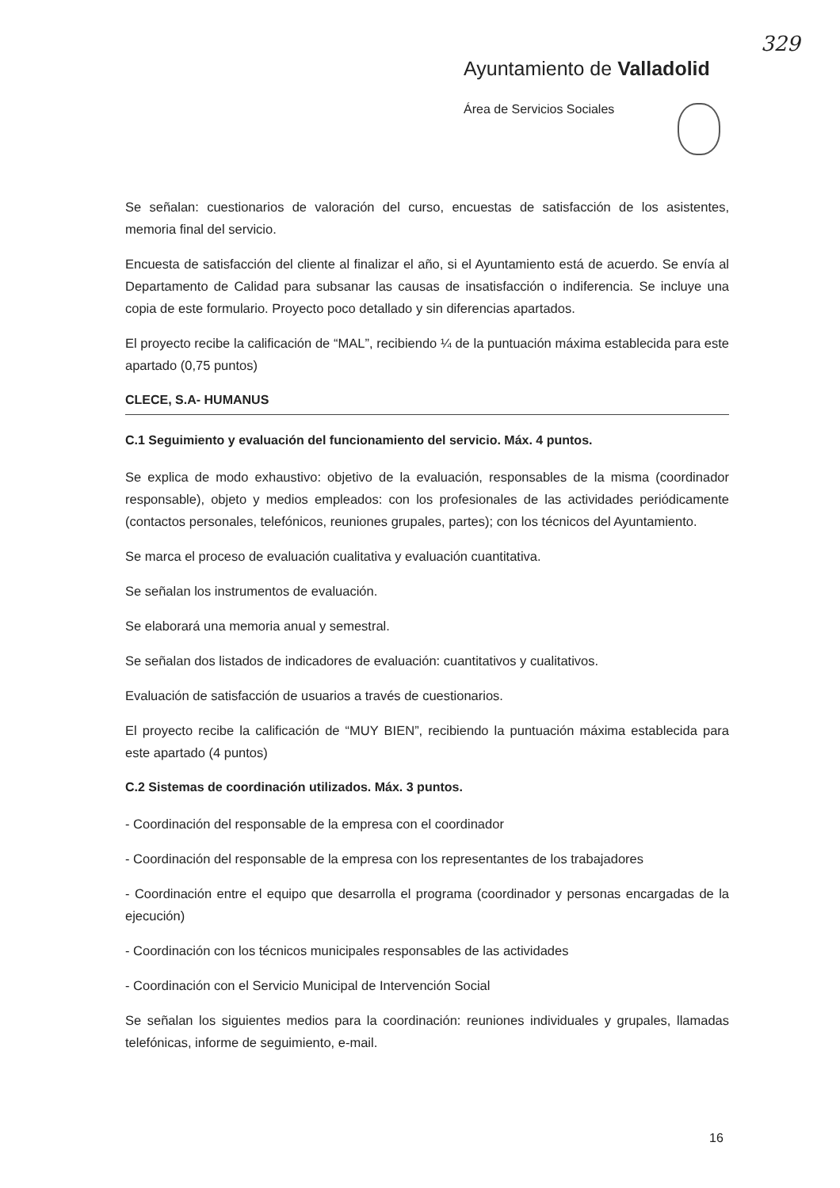329
Ayuntamiento de Valladolid
Área de Servicios Sociales
Se señalan: cuestionarios de valoración del curso, encuestas de satisfacción de los asistentes, memoria final del servicio.
Encuesta de satisfacción del cliente al finalizar el año, si el Ayuntamiento está de acuerdo. Se envía al Departamento de Calidad para subsanar las causas de insatisfacción o indiferencia. Se incluye una copia de este formulario. Proyecto poco detallado y sin diferencias apartados.
El proyecto recibe la calificación de “MAL”, recibiendo ¼ de la puntuación máxima establecida para este apartado (0,75 puntos)
CLECE, S.A- HUMANUS
C.1 Seguimiento y evaluación del funcionamiento del servicio. Máx. 4 puntos.
Se explica de modo exhaustivo: objetivo de la evaluación, responsables de la misma (coordinador responsable), objeto y medios empleados: con los profesionales de las actividades periódicamente (contactos personales, telefónicos, reuniones grupales, partes); con los técnicos del Ayuntamiento.
Se marca el proceso de evaluación cualitativa y evaluación cuantitativa.
Se señalan los instrumentos de evaluación.
Se elaborará una memoria anual y semestral.
Se señalan dos listados de indicadores de evaluación: cuantitativos y cualitativos.
Evaluación de satisfacción de usuarios a través de cuestionarios.
El proyecto recibe la calificación de “MUY BIEN”, recibiendo la puntuación máxima establecida para este apartado (4 puntos)
C.2 Sistemas de coordinación utilizados. Máx. 3 puntos.
- Coordinación del responsable de la empresa con el coordinador
- Coordinación del responsable de la empresa con los representantes de los trabajadores
- Coordinación entre el equipo que desarrolla el programa (coordinador y personas encargadas de la ejecución)
- Coordinación con los técnicos municipales responsables de las actividades
- Coordinación con el Servicio Municipal de Intervención Social
Se señalan los siguientes medios para la coordinación: reuniones individuales y grupales, llamadas telefónicas, informe de seguimiento, e-mail.
16